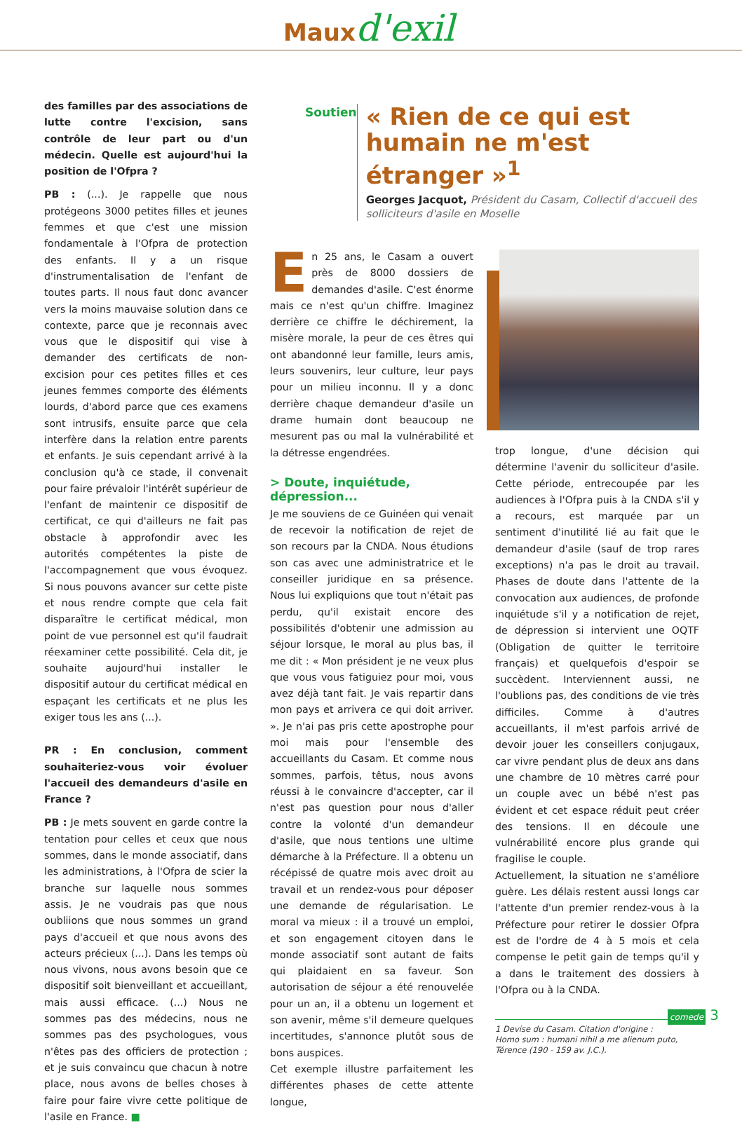Maux d'exil
des familles par des associations de lutte contre l'excision, sans contrôle de leur part ou d'un médecin. Quelle est aujourd'hui la position de l'Ofpra ?
PB : (...). Je rappelle que nous protégeons 3000 petites filles et jeunes femmes et que c'est une mission fondamentale à l'Ofpra de protection des enfants. Il y a un risque d'instrumentalisation de l'enfant de toutes parts. Il nous faut donc avancer vers la moins mauvaise solution dans ce contexte, parce que je reconnais avec vous que le dispositif qui vise à demander des certificats de non-excision pour ces petites filles et ces jeunes femmes comporte des éléments lourds, d'abord parce que ces examens sont intrusifs, ensuite parce que cela interfère dans la relation entre parents et enfants. Je suis cependant arrivé à la conclusion qu'à ce stade, il convenait pour faire prévaloir l'intérêt supérieur de l'enfant de maintenir ce dispositif de certificat, ce qui d'ailleurs ne fait pas obstacle à approfondir avec les autorités compétentes la piste de l'accompagnement que vous évoquez. Si nous pouvons avancer sur cette piste et nous rendre compte que cela fait disparaître le certificat médical, mon point de vue personnel est qu'il faudrait réexaminer cette possibilité. Cela dit, je souhaite aujourd'hui installer le dispositif autour du certificat médical en espaçant les certificats et ne plus les exiger tous les ans (...).
PR : En conclusion, comment souhaiteriez-vous voir évoluer l'accueil des demandeurs d'asile en France ?
PB : Je mets souvent en garde contre la tentation pour celles et ceux que nous sommes, dans le monde associatif, dans les administrations, à l'Ofpra de scier la branche sur laquelle nous sommes assis. Je ne voudrais pas que nous oubliions que nous sommes un grand pays d'accueil et que nous avons des acteurs précieux (...). Dans les temps où nous vivons, nous avons besoin que ce dispositif soit bienveillant et accueillant, mais aussi efficace. (...) Nous ne sommes pas des médecins, nous ne sommes pas des psychologues, vous n'êtes pas des officiers de protection ; et je suis convaincu que chacun à notre place, nous avons de belles choses à faire pour faire vivre cette politique de l'asile en France. ■
Soutien
« Rien de ce qui est humain ne m'est étranger »<sup>1</sup>
Georges Jacquot, Président du Casam, Collectif d'accueil des solliciteurs d'asile en Moselle
En 25 ans, le Casam a ouvert près de 8000 dossiers de demandes d'asile. C'est énorme mais ce n'est qu'un chiffre. Imaginez derrière ce chiffre le déchirement, la misère morale, la peur de ces êtres qui ont abandonné leur famille, leurs amis, leurs souvenirs, leur culture, leur pays pour un milieu inconnu. Il y a donc derrière chaque demandeur d'asile un drame humain dont beaucoup ne mesurent pas ou mal la vulnérabilité et la détresse engendrées.
> Doute, inquiétude, dépression...
Je me souviens de ce Guinéen qui venait de recevoir la notification de rejet de son recours par la CNDA. Nous étudions son cas avec une administratrice et le conseiller juridique en sa présence. Nous lui expliquions que tout n'était pas perdu, qu'il existait encore des possibilités d'obtenir une admission au séjour lorsque, le moral au plus bas, il me dit : « Mon président je ne veux plus que vous vous fatiguiez pour moi, vous avez déjà tant fait. Je vais repartir dans mon pays et arrivera ce qui doit arriver. ». Je n'ai pas pris cette apostrophe pour moi mais pour l'ensemble des accueillants du Casam. Et comme nous sommes, parfois, têtus, nous avons réussi à le convaincre d'accepter, car il n'est pas question pour nous d'aller contre la volonté d'un demandeur d'asile, que nous tentions une ultime démarche à la Préfecture. Il a obtenu un récépissé de quatre mois avec droit au travail et un rendez-vous pour déposer une demande de régularisation. Le moral va mieux : il a trouvé un emploi, et son engagement citoyen dans le monde associatif sont autant de faits qui plaidaient en sa faveur. Son autorisation de séjour a été renouvelée pour un an, il a obtenu un logement et son avenir, même s'il demeure quelques incertitudes, s'annonce plutôt sous de bons auspices.
Cet exemple illustre parfaitement les différentes phases de cette attente longue,
trop longue, d'une décision qui détermine l'avenir du solliciteur d'asile. Cette période, entrecoupée par les audiences à l'Ofpra puis à la CNDA s'il y a recours, est marquée par un sentiment d'inutilité lié au fait que le demandeur d'asile (sauf de trop rares exceptions) n'a pas le droit au travail. Phases de doute dans l'attente de la convocation aux audiences, de profonde inquiétude s'il y a notification de rejet, de dépression si intervient une OQTF (Obligation de quitter le territoire français) et quelquefois d'espoir se succèdent. Interviennent aussi, ne l'oublions pas, des conditions de vie très difficiles. Comme à d'autres accueillants, il m'est parfois arrivé de devoir jouer les conseillers conjugaux, car vivre pendant plus de deux ans dans une chambre de 10 mètres carré pour un couple avec un bébé n'est pas évident et cet espace réduit peut créer des tensions. Il en découle une vulnérabilité encore plus grande qui fragilise le couple.
Actuellement, la situation ne s'améliore guère. Les délais restent aussi longs car l'attente d'un premier rendez-vous à la Préfecture pour retirer le dossier Ofpra est de l'ordre de 4 à 5 mois et cela compense le petit gain de temps qu'il y a dans le traitement des dossiers à l'Ofpra ou à la CNDA.
1 Devise du Casam. Citation d'origine :
Homo sum : humani nihil a me alienum puto,
Térence (190 - 159 av. J.C.).
comede 3